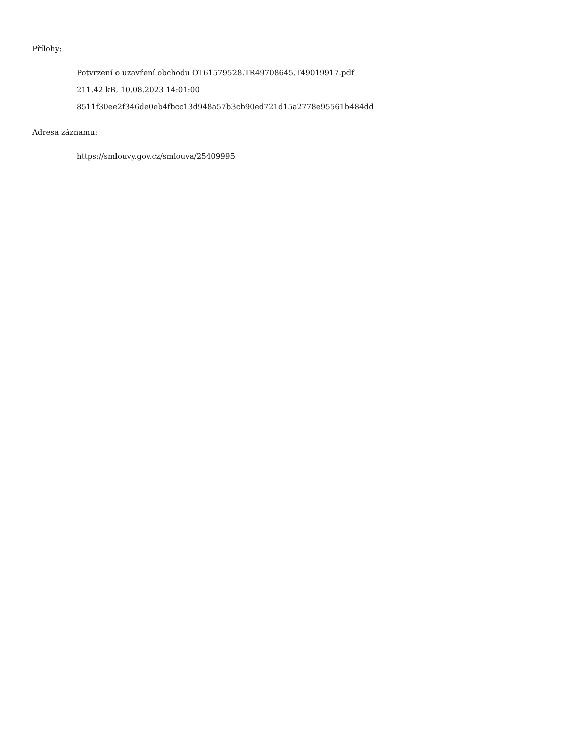Přílohy:
Potvrzení o uzavření obchodu OT61579528.TR49708645.T49019917.pdf
211.42 kB, 10.08.2023 14:01:00
8511f30ee2f346de0eb4fbcc13d948a57b3cb90ed721d15a2778e95561b484dd
Adresa záznamu:
https://smlouvy.gov.cz/smlouva/25409995